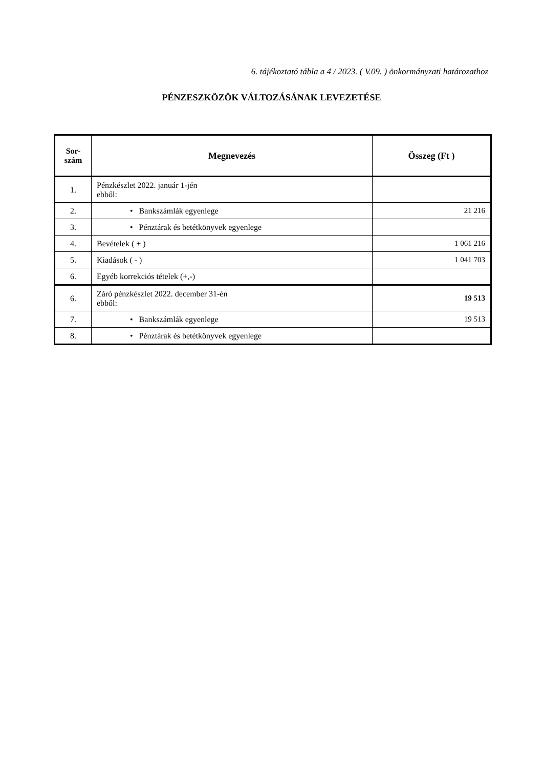6. tájékoztató tábla a 4 / 2023. ( V.09. ) önkormányzati határozathoz
PÉNZESZKÖZÖK VÁLTOZÁSÁNAK LEVEZETÉSE
| Sor- szám | Megnevezés | Összeg (Ft ) |
| --- | --- | --- |
| 1. | Pénzkészlet 2022. január 1-jén ebből: | |
| 2. | • Bankszámlák egyenlege | 21 216 |
| 3. | • Pénztárak és betétkönyvek egyenlege | |
| 4. | Bevételek ( + ) | 1 061 216 |
| 5. | Kiadások ( - ) | 1 041 703 |
| 6. | Egyéb korrekciós tételek (+,-) | |
| 6. | Záró pénzkészlet 2022. december 31-én ebből: | 19 513 |
| 7. | • Bankszámlák egyenlege | 19 513 |
| 8. | • Pénztárak és betétkönyvek egyenlege | |